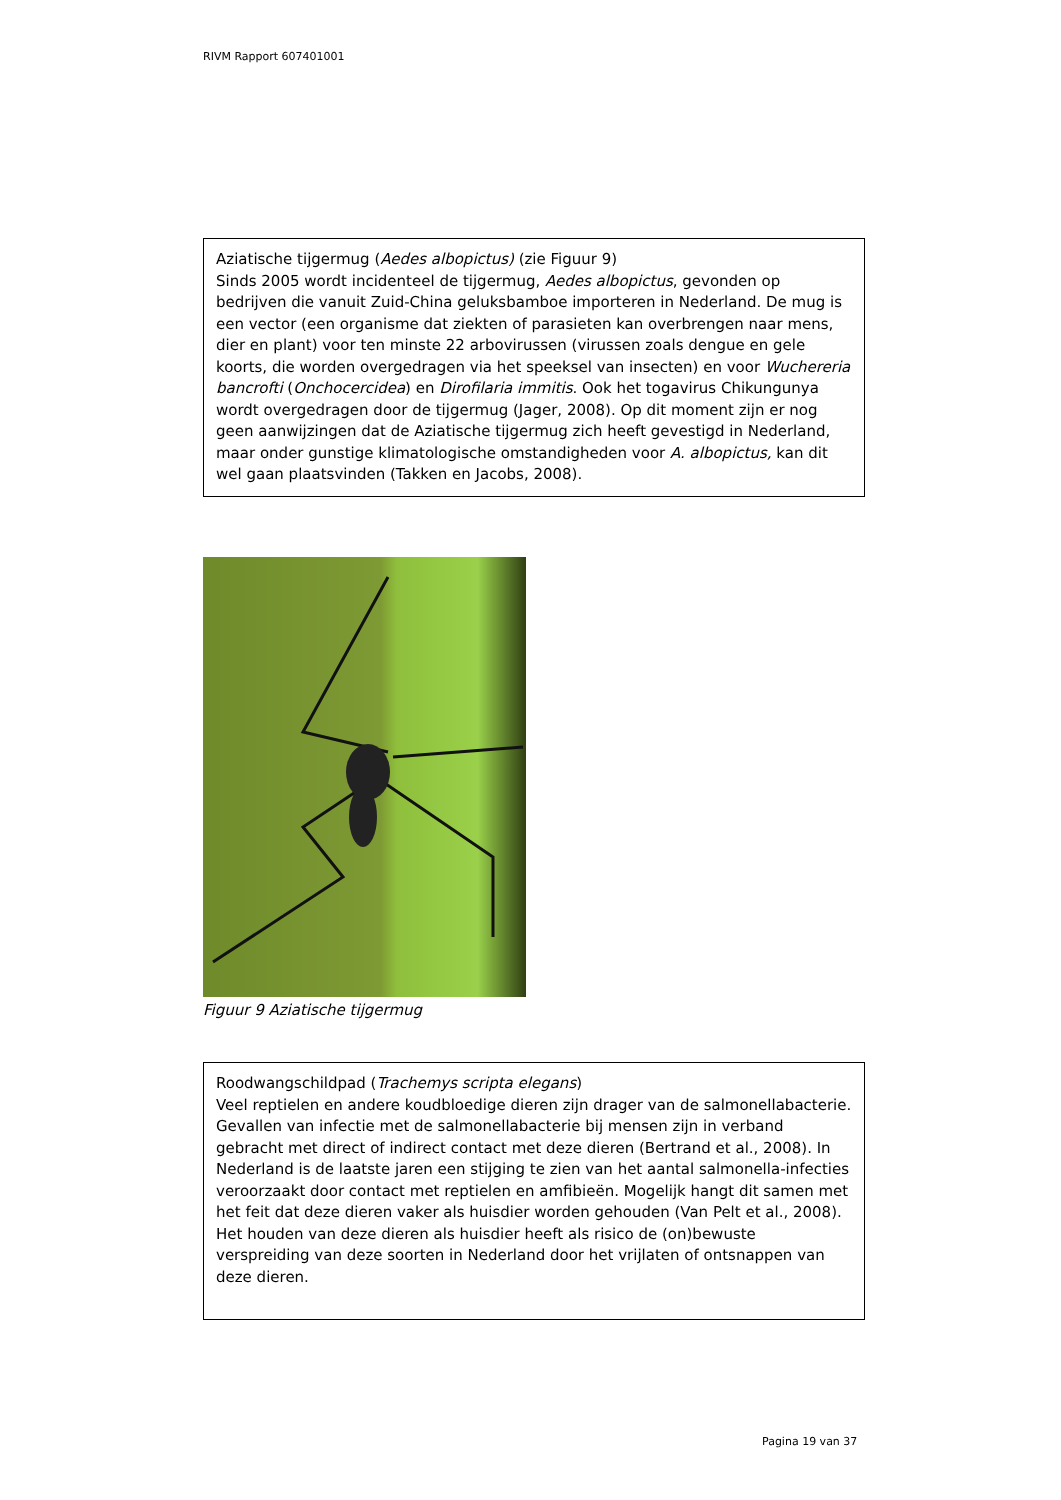RIVM Rapport 607401001
Aziatische tijgermug (Aedes albopictus) (zie Figuur 9)
Sinds 2005 wordt incidenteel de tijgermug, Aedes albopictus, gevonden op bedrijven die vanuit Zuid-China geluksbamboe importeren in Nederland. De mug is een vector (een organisme dat ziekten of parasieten kan overbrengen naar mens, dier en plant) voor ten minste 22 arbovirussen (virussen zoals dengue en gele koorts, die worden overgedragen via het speeksel van insecten) en voor Wuchereria bancrofti (Onchocercidea) en Dirofilaria immitis. Ook het togavirus Chikungunya wordt overgedragen door de tijgermug (Jager, 2008). Op dit moment zijn er nog geen aanwijzingen dat de Aziatische tijgermug zich heeft gevestigd in Nederland, maar onder gunstige klimatologische omstandigheden voor A. albopictus, kan dit wel gaan plaatsvinden (Takken en Jacobs, 2008).
Figuur 9 Aziatische tijgermug
Roodwangschildpad (Trachemys scripta elegans)
Veel reptielen en andere koudbloedige dieren zijn drager van de salmonellabacterie. Gevallen van infectie met de salmonellabacterie bij mensen zijn in verband gebracht met direct of indirect contact met deze dieren (Bertrand et al., 2008). In Nederland is de laatste jaren een stijging te zien van het aantal salmonella-infecties veroorzaakt door contact met reptielen en amfibieën. Mogelijk hangt dit samen met het feit dat deze dieren vaker als huisdier worden gehouden (Van Pelt et al., 2008). Het houden van deze dieren als huisdier heeft als risico de (on)bewuste verspreiding van deze soorten in Nederland door het vrijlaten of ontsnappen van deze dieren.
Pagina 19 van 37